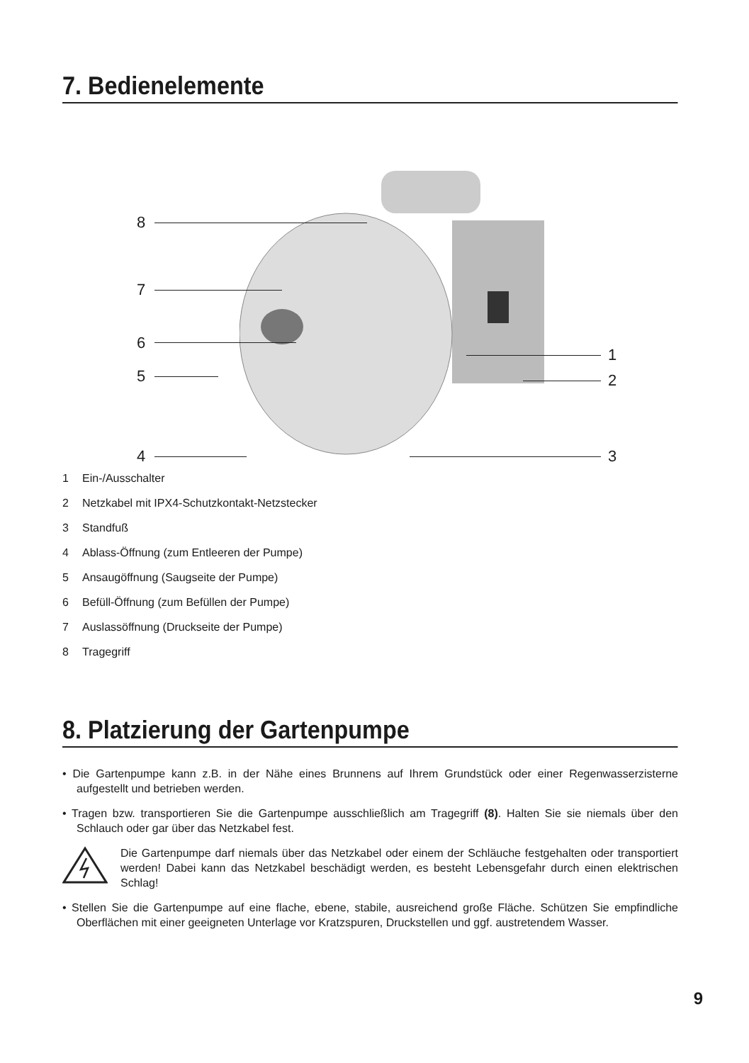7. Bedienelemente
8
7
6
5
4
1
2
3
1 Ein-/Ausschalter
2 Netzkabel mit IPX4-Schutzkontakt-Netzstecker
3 Standfuß
4 Ablass-Öffnung (zum Entleeren der Pumpe)
5 Ansaugöffnung (Saugseite der Pumpe)
6 Befüll-Öffnung (zum Befüllen der Pumpe)
7 Auslassöffnung (Druckseite der Pumpe)
8 Tragegriff
8. Platzierung der Gartenpumpe
• Die Gartenpumpe kann z.B. in der Nähe eines Brunnens auf Ihrem Grundstück oder einer Regenwasserzisterne aufgestellt und betrieben werden.
• Tragen bzw. transportieren Sie die Gartenpumpe ausschließlich am Tragegriff (8). Halten Sie sie niemals über den Schlauch oder gar über das Netzkabel fest.
Die Gartenpumpe darf niemals über das Netzkabel oder einem der Schläuche festgehalten oder transportiert werden! Dabei kann das Netzkabel beschädigt werden, es besteht Lebensgefahr durch einen elektrischen Schlag!
• Stellen Sie die Gartenpumpe auf eine flache, ebene, stabile, ausreichend große Fläche. Schützen Sie empfindliche Oberflächen mit einer geeigneten Unterlage vor Kratzspuren, Druckstellen und ggf. austretendem Wasser.
9